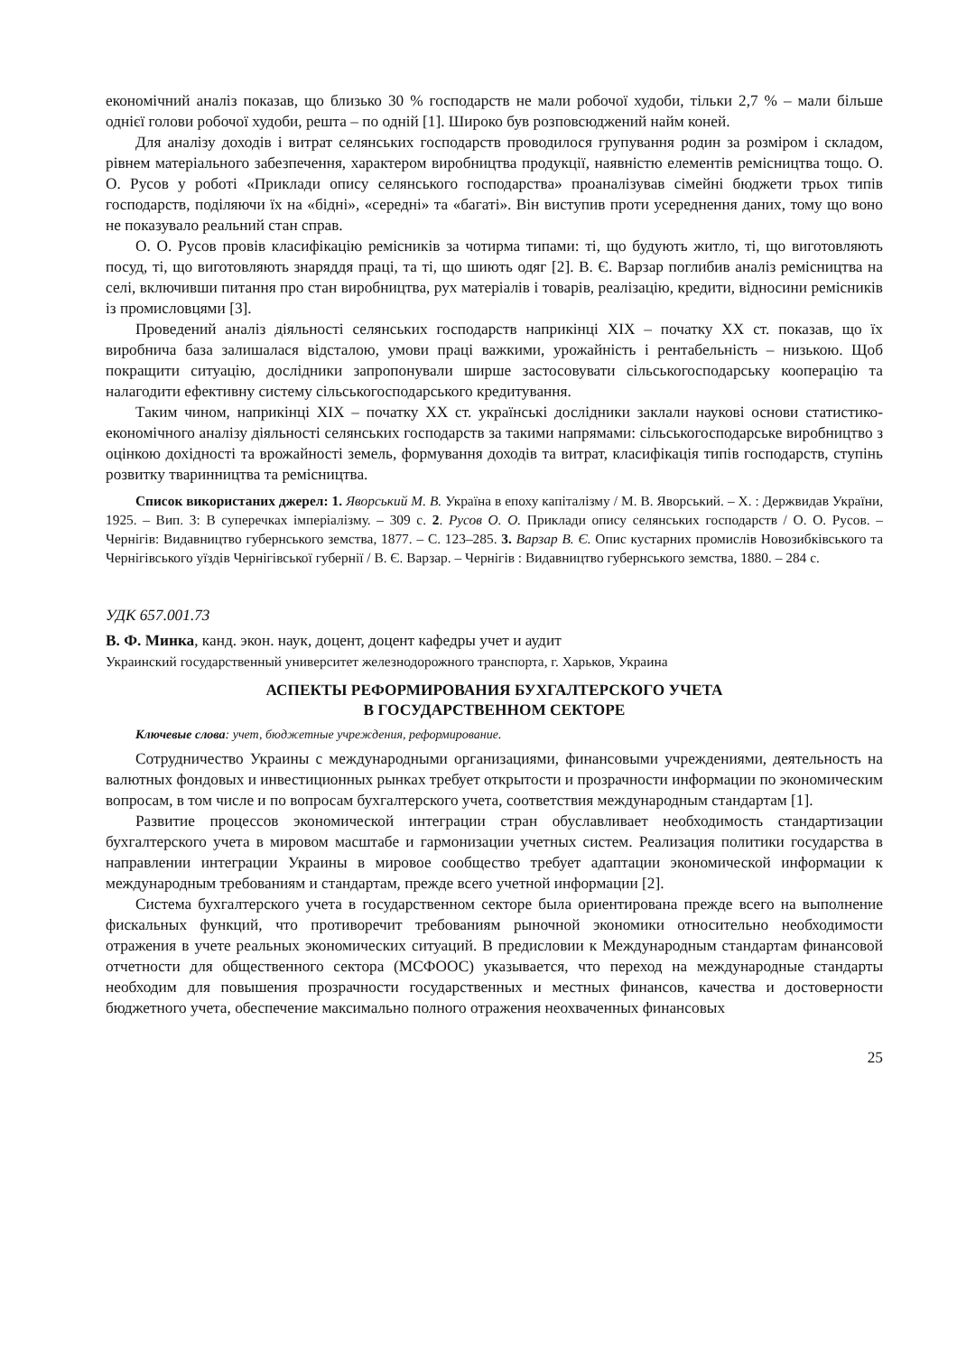економічний аналіз показав, що близько 30 % господарств не мали робочої худоби, тільки 2,7 % – мали більше однієї голови робочої худоби, решта – по одній [1]. Широко був розповсюджений найм коней.
Для аналізу доходів і витрат селянських господарств проводилося групування родин за розміром і складом, рівнем матеріального забезпечення, характером виробництва продукції, наявністю елементів ремісництва тощо. О. О. Русов у роботі «Приклади опису селянського господарства» проаналізував сімейні бюджети трьох типів господарств, поділяючи їх на «бідні», «середні» та «багаті». Він виступив проти усереднення даних, тому що воно не показувало реальний стан справ.
О. О. Русов провів класифікацію ремісників за чотирма типами: ті, що будують житло, ті, що виготовляють посуд, ті, що виготовляють знаряддя праці, та ті, що шиють одяг [2]. В. Є. Варзар поглибив аналіз ремісництва на селі, включивши питання про стан виробництва, рух матеріалів і товарів, реалізацію, кредити, відносини ремісників із промисловцями [3].
Проведений аналіз діяльності селянських господарств наприкінці XIX – початку XX ст. показав, що їх виробнича база залишалася відсталою, умови праці важкими, урожайність і рентабельність – низькою. Щоб покращити ситуацію, дослідники запропонували ширше застосовувати сільськогосподарську кооперацію та налагодити ефективну систему сільськогосподарського кредитування.
Таким чином, наприкінці XIX – початку XX ст. українські дослідники заклали наукові основи статистико-економічного аналізу діяльності селянських господарств за такими напрямами: сільськогосподарське виробництво з оцінкою дохідності та врожайності земель, формування доходів та витрат, класифікація типів господарств, ступінь розвитку тваринництва та ремісництва.
Список використаних джерел: 1. Яворський М. В. Україна в епоху капіталізму / М. В. Яворський. – Х. : Держвидав України, 1925. – Вип. 3: В суперечках імперіалізму. – 309 с. 2. Русов О. О. Приклади опису селянських господарств / О. О. Русов. – Чернігів: Видавництво губернського земства, 1877. – С. 123–285. 3. Варзар В. Є. Опис кустарних промислів Новозибківського та Чернігівського уїздів Чернігівської губернії / В. Є. Варзар. – Чернігів : Видавництво губернського земства, 1880. – 284 с.
УДК 657.001.73
В. Ф. Минка, канд. экон. наук, доцент, доцент кафедры учет и аудит
Украинский государственный университет железнодорожного транспорта, г. Харьков, Украина
АСПЕКТЫ РЕФОРМИРОВАНИЯ БУХГАЛТЕРСКОГО УЧЕТА
В ГОСУДАРСТВЕННОМ СЕКТОРЕ
Ключевые слова: учет, бюджетные учреждения, реформирование.
Сотрудничество Украины с международными организациями, финансовыми учреждениями, деятельность на валютных фондовых и инвестиционных рынках требует открытости и прозрачности информации по экономическим вопросам, в том числе и по вопросам бухгалтерского учета, соответствия международным стандартам [1].
Развитие процессов экономической интеграции стран обуславливает необходимость стандартизации бухгалтерского учета в мировом масштабе и гармонизации учетных систем. Реализация политики государства в направлении интеграции Украины в мировое сообщество требует адаптации экономической информации к международным требованиям и стандартам, прежде всего учетной информации [2].
Система бухгалтерского учета в государственном секторе была ориентирована прежде всего на выполнение фискальных функций, что противоречит требованиям рыночной экономики относительно необходимости отражения в учете реальных экономических ситуаций. В предисловии к Международным стандартам финансовой отчетности для общественного сектора (МСФООС) указывается, что переход на международные стандарты необходим для повышения прозрачности государственных и местных финансов, качества и достоверности бюджетного учета, обеспечение максимально полного отражения неохваченных финансовых
25